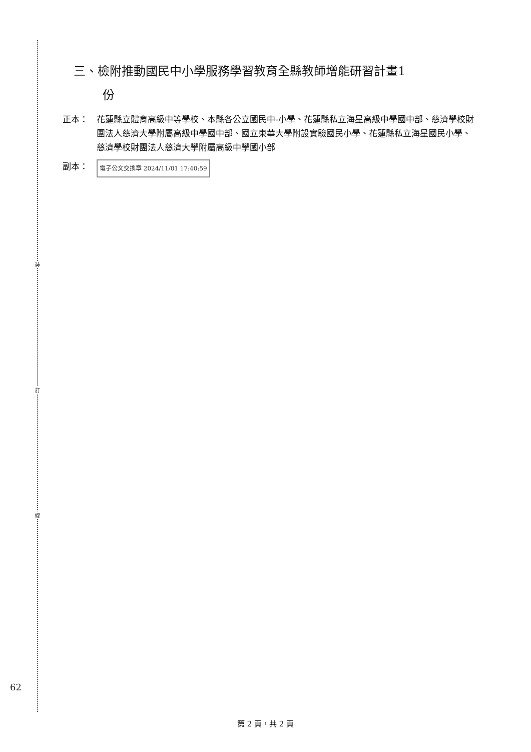裝
訂
線
三、檢附推動國民中小學服務學習教育全縣教師增能研習計畫1
份
正本： 花蓮縣立體育高級中等學校、本縣各公立國民中-小學、花蓮縣私立海星高級中學國中部、慈濟學校財團法人慈濟大學附屬高級中學國中部、國立東華大學附設實驗國民小學、花蓮縣私立海星國民小學、慈濟學校財團法人慈濟大學附屬高級中學國小部
副本：
電子公文交換章 2024/11/01 17:40:59
62
第 2 頁，共 2 頁